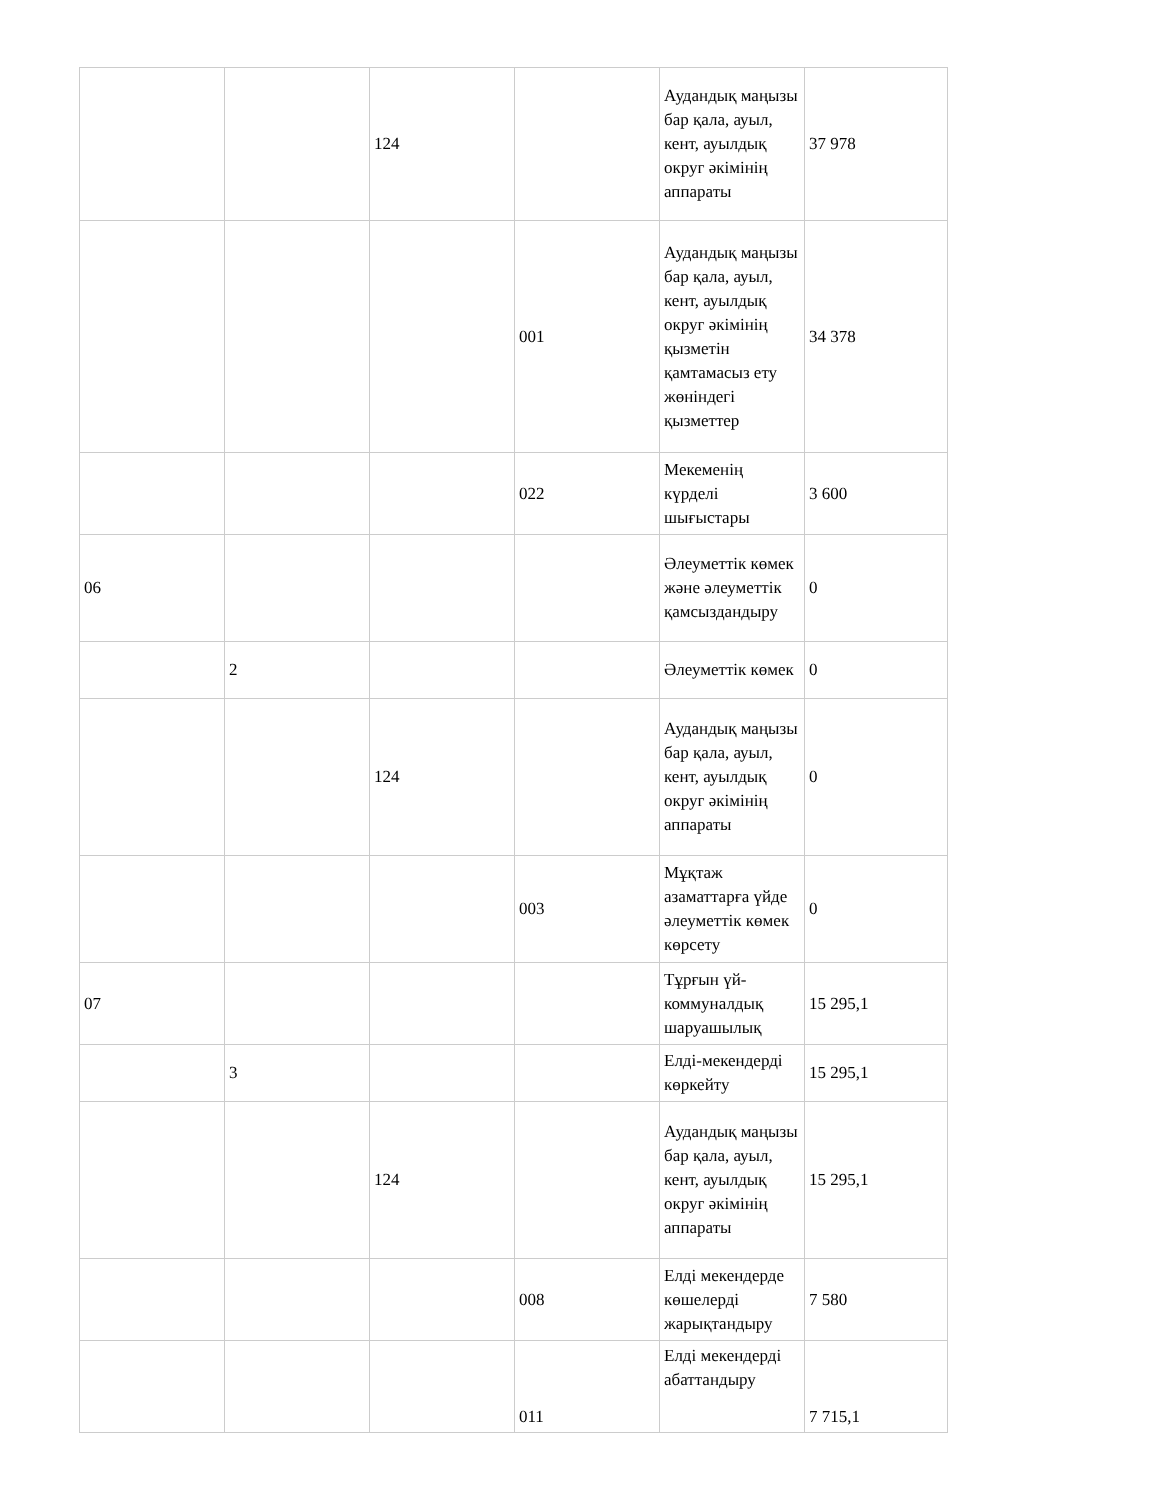| | | 124 | | Аудандық маңызы бар қала, ауыл, кент, ауылдық округ әкімінің аппараты | 37 978 |
| | | | 001 | Аудандық маңызы бар қала, ауыл, кент, ауылдық округ әкімінің қызметін қамтамасыз ету жөніндегі қызметтер | 34 378 |
| | | | 022 | Мекеменің күрделі шығыстары | 3 600 |
| 06 | | | | Әлеуметтік көмек және әлеуметтік қамсыздандыру | 0 |
| | 2 | | | Әлеуметтік көмек | 0 |
| | | 124 | | Аудандық маңызы бар қала, ауыл, кент, ауылдық округ әкімінің аппараты | 0 |
| | | | 003 | Мұқтаж азаматтарға үйде әлеуметтік көмек көрсету | 0 |
| 07 | | | | Тұрғын үй-коммуналдық шаруашылық | 15 295,1 |
| | 3 | | | Елді-мекендерді көркейту | 15 295,1 |
| | | 124 | | Аудандық маңызы бар қала, ауыл, кент, ауылдық округ әкімінің аппараты | 15 295,1 |
| | | | 008 | Елді мекендерде көшелерді жарықтандыру | 7 580 |
| | | | 011 | Елді мекендерді абаттандыру | 7 715,1 |